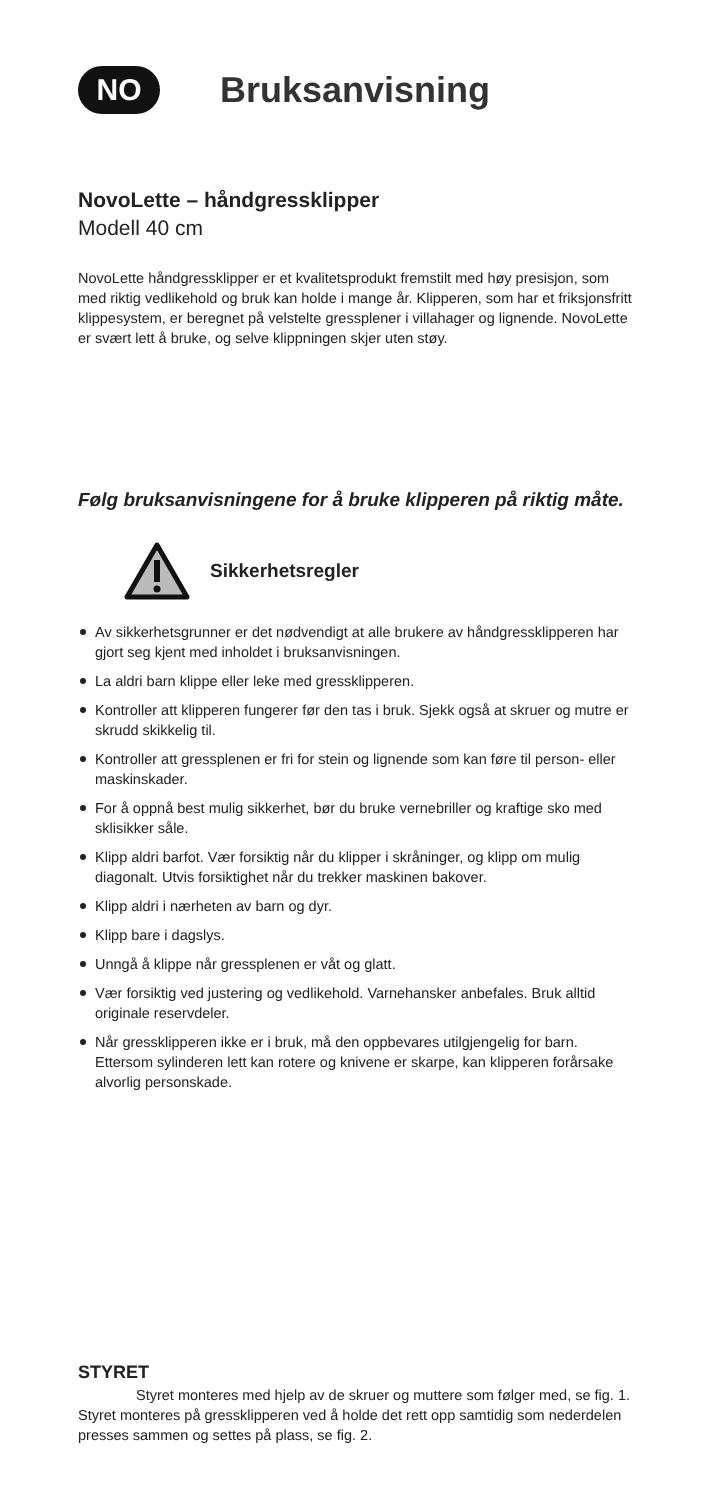NO
Bruksanvisning
NovoLette – håndgressklipper
Modell 40 cm
NovoLette håndgressklipper er et kvalitetsprodukt fremstilt med høy presisjon, som med riktig vedlikehold og bruk kan holde i mange år. Klipperen, som har et friksjonsfritt klippesystem, er beregnet på velstelte gressplener i villahager og lignende. NovoLette er svært lett å bruke, og selve klippningen skjer uten støy.
Følg bruksanvisningene for å bruke klipperen på riktig måte.
Sikkerhetsregler
Av sikkerhetsgrunner er det nødvendigt at alle brukere av håndgressklipperen har gjort seg kjent med inholdet i bruksanvisningen.
La aldri barn klippe eller leke med gressklipperen.
Kontroller att klipperen fungerer før den tas i bruk. Sjekk også at skruer og mutre er skrudd skikkelig til.
Kontroller att gressplenen er fri for stein og lignende som kan føre til person- eller maskinskader.
For å oppnå best mulig sikkerhet, bør du bruke vernebriller og kraftige sko med sklisikker såle.
Klipp aldri barfot. Vær forsiktig når du klipper i skråninger, og klipp om mulig diagonalt. Utvis forsiktighet når du trekker maskinen bakover.
Klipp aldri i nærheten av barn og dyr.
Klipp bare i dagslys.
Unngå å klippe når gressplenen er våt og glatt.
Vær forsiktig ved justering og vedlikehold. Varnehansker anbefales. Bruk alltid originale reservdeler.
Når gressklipperen ikke er i bruk, må den oppbevares utilgjengelig for barn. Ettersom sylinderen lett kan rotere og knivene er skarpe, kan klipperen forårsake alvorlig personskade.
STYRET
Styret monteres med hjelp av de skruer og muttere som følger med, se fig. 1. Styret monteres på gressklipperen ved å holde det rett opp samtidig som nederdelen presses sammen og settes på plass, se fig. 2.